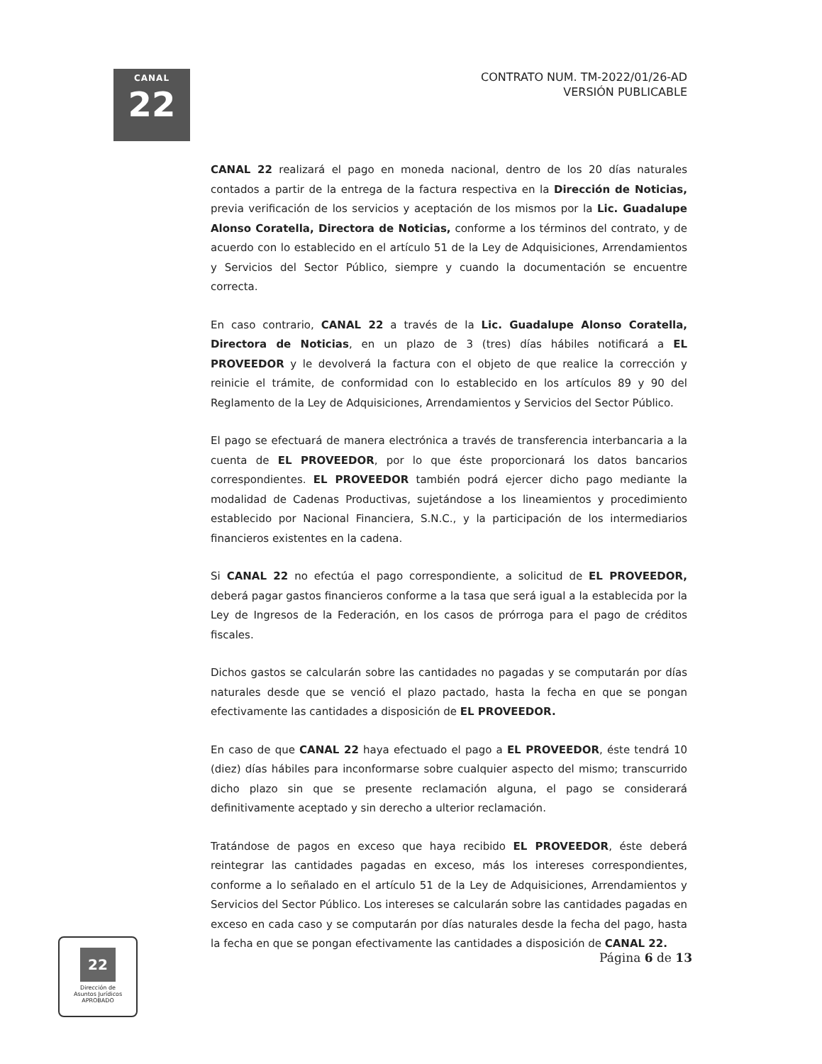CANAL
22
CONTRATO NUM. TM-2022/01/26-AD
VERSIÓN PUBLICABLE
CANAL 22 realizará el pago en moneda nacional, dentro de los 20 días naturales contados a partir de la entrega de la factura respectiva en la Dirección de Noticias, previa verificación de los servicios y aceptación de los mismos por la Lic. Guadalupe Alonso Coratella, Directora de Noticias, conforme a los términos del contrato, y de acuerdo con lo establecido en el artículo 51 de la Ley de Adquisiciones, Arrendamientos y Servicios del Sector Público, siempre y cuando la documentación se encuentre correcta.
En caso contrario, CANAL 22 a través de la Lic. Guadalupe Alonso Coratella, Directora de Noticias, en un plazo de 3 (tres) días hábiles notificará a EL PROVEEDOR y le devolverá la factura con el objeto de que realice la corrección y reinicie el trámite, de conformidad con lo establecido en los artículos 89 y 90 del Reglamento de la Ley de Adquisiciones, Arrendamientos y Servicios del Sector Público.
El pago se efectuará de manera electrónica a través de transferencia interbancaria a la cuenta de EL PROVEEDOR, por lo que éste proporcionará los datos bancarios correspondientes. EL PROVEEDOR también podrá ejercer dicho pago mediante la modalidad de Cadenas Productivas, sujetándose a los lineamientos y procedimiento establecido por Nacional Financiera, S.N.C., y la participación de los intermediarios financieros existentes en la cadena.
Si CANAL 22 no efectúa el pago correspondiente, a solicitud de EL PROVEEDOR, deberá pagar gastos financieros conforme a la tasa que será igual a la establecida por la Ley de Ingresos de la Federación, en los casos de prórroga para el pago de créditos fiscales.
Dichos gastos se calcularán sobre las cantidades no pagadas y se computarán por días naturales desde que se venció el plazo pactado, hasta la fecha en que se pongan efectivamente las cantidades a disposición de EL PROVEEDOR.
En caso de que CANAL 22 haya efectuado el pago a EL PROVEEDOR, éste tendrá 10 (diez) días hábiles para inconformarse sobre cualquier aspecto del mismo; transcurrido dicho plazo sin que se presente reclamación alguna, el pago se considerará definitivamente aceptado y sin derecho a ulterior reclamación.
Tratándose de pagos en exceso que haya recibido EL PROVEEDOR, éste deberá reintegrar las cantidades pagadas en exceso, más los intereses correspondientes, conforme a lo señalado en el artículo 51 de la Ley de Adquisiciones, Arrendamientos y Servicios del Sector Público. Los intereses se calcularán sobre las cantidades pagadas en exceso en cada caso y se computarán por días naturales desde la fecha del pago, hasta la fecha en que se pongan efectivamente las cantidades a disposición de CANAL 22.
22
Dirección de
Asuntos Jurídicos
APROBADO
Página 6 de 13